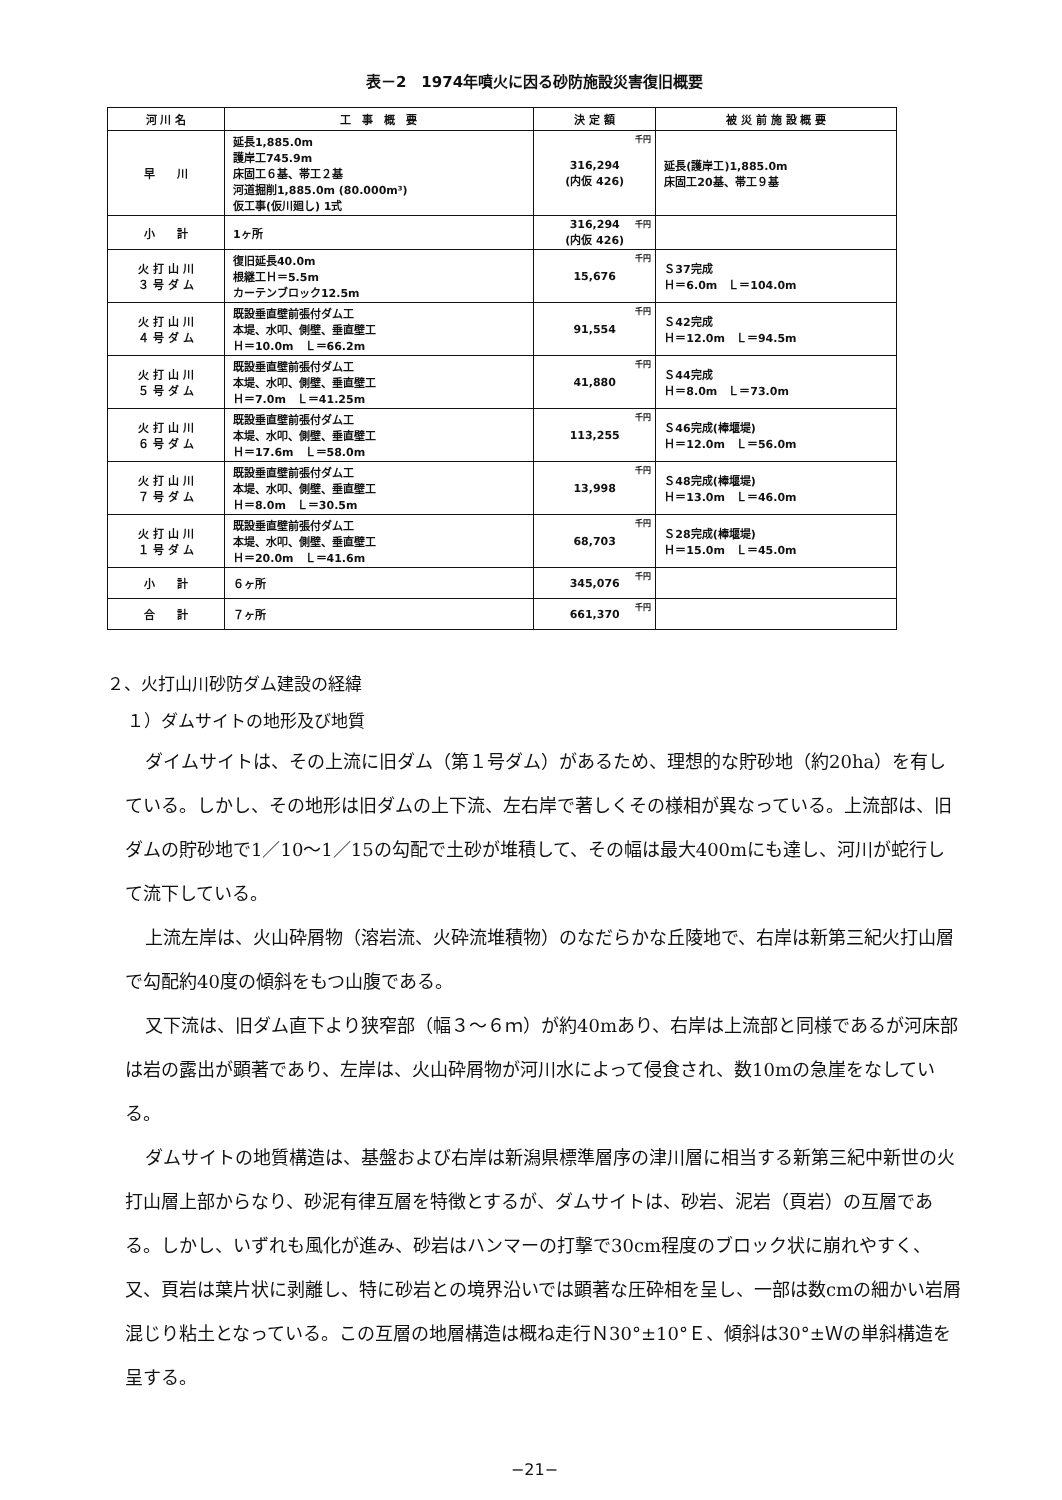表－2　1974年噴火に因る砂防施設災害復旧概要
| 河 川 名 | 工 事 概 要 | 決 定 額 | 被 災 前 施 設 概 要 |
| --- | --- | --- | --- |
| 早 川 | 延長1,885.0m 護岸工745.9m 床固工６基、帯工２基 河道掘削1,885.0m (80.000m³) 仮工事(仮川廻し) 1式 | <sup>千円</sup>316,294 (内仮 426) | 延長(護岸工)1,885.0m 床固工20基、帯工９基 |
| 小 計 | 1ヶ所 | <sup>千円</sup>316,294 (内仮 426) | |
| 火 打 山 川 ３ 号 ダ ム | 復旧延長40.0m 根継工Ｈ＝5.5m カーテンブロック12.5m | <sup>千円</sup>15,676 | Ｓ37完成 Ｈ＝6.0m Ｌ＝104.0m |
| 火 打 山 川 ４ 号 ダ ム | 既設垂直壁前張付ダム工 本堤、水叩、側壁、垂直壁工 Ｈ＝10.0m Ｌ＝66.2m | <sup>千円</sup>91,554 | Ｓ42完成 Ｈ＝12.0m Ｌ＝94.5m |
| 火 打 山 川 ５ 号 ダ ム | 既設垂直壁前張付ダム工 本堤、水叩、側壁、垂直壁工 Ｈ＝7.0m Ｌ＝41.25m | <sup>千円</sup>41,880 | Ｓ44完成 Ｈ＝8.0m Ｌ＝73.0m |
| 火 打 山 川 ６ 号 ダ ム | 既設垂直壁前張付ダム工 本堤、水叩、側壁、垂直壁工 Ｈ＝17.6m Ｌ＝58.0m | <sup>千円</sup>113,255 | Ｓ46完成(棒堰堤) Ｈ＝12.0m Ｌ＝56.0m |
| 火 打 山 川 ７ 号 ダ ム | 既設垂直壁前張付ダム工 本堤、水叩、側壁、垂直壁工 Ｈ＝8.0m Ｌ＝30.5m | <sup>千円</sup>13,998 | Ｓ48完成(棒堰堤) Ｈ＝13.0m Ｌ＝46.0m |
| 火 打 山 川 １ 号 ダ ム | 既設垂直壁前張付ダム工 本堤、水叩、側壁、垂直壁工 Ｈ＝20.0m Ｌ＝41.6m | <sup>千円</sup>68,703 | Ｓ28完成(棒堰堤) Ｈ＝15.0m Ｌ＝45.0m |
| 小 計 | ６ヶ所 | <sup>千円</sup>345,076 | |
| 合 計 | ７ヶ所 | <sup>千円</sup>661,370 | |
２、火打山川砂防ダム建設の経緯
１）ダムサイトの地形及び地質
ダイムサイトは、その上流に旧ダム（第１号ダム）があるため、理想的な貯砂地（約20ha）を有している。しかし、その地形は旧ダムの上下流、左右岸で著しくその様相が異なっている。上流部は、旧ダムの貯砂地で1／10～1／15の勾配で土砂が堆積して、その幅は最大400mにも達し、河川が蛇行して流下している。
上流左岸は、火山砕屑物（溶岩流、火砕流堆積物）のなだらかな丘陵地で、右岸は新第三紀火打山層で勾配約40度の傾斜をもつ山腹である。
又下流は、旧ダム直下より狭窄部（幅３～６ｍ）が約40mあり、右岸は上流部と同様であるが河床部は岩の露出が顕著であり、左岸は、火山砕屑物が河川水によって侵食され、数10mの急崖をなしている。
ダムサイトの地質構造は、基盤および右岸は新潟県標準層序の津川層に相当する新第三紀中新世の火打山層上部からなり、砂泥有律互層を特徴とするが、ダムサイトは、砂岩、泥岩（頁岩）の互層である。しかし、いずれも風化が進み、砂岩はハンマーの打撃で30cm程度のブロック状に崩れやすく、又、頁岩は葉片状に剥離し、特に砂岩との境界沿いでは顕著な圧砕相を呈し、一部は数cmの細かい岩屑混じり粘土となっている。この互層の地層構造は概ね走行Ｎ30°±10°Ｅ、傾斜は30°±Ｗの単斜構造を呈する。
−21−